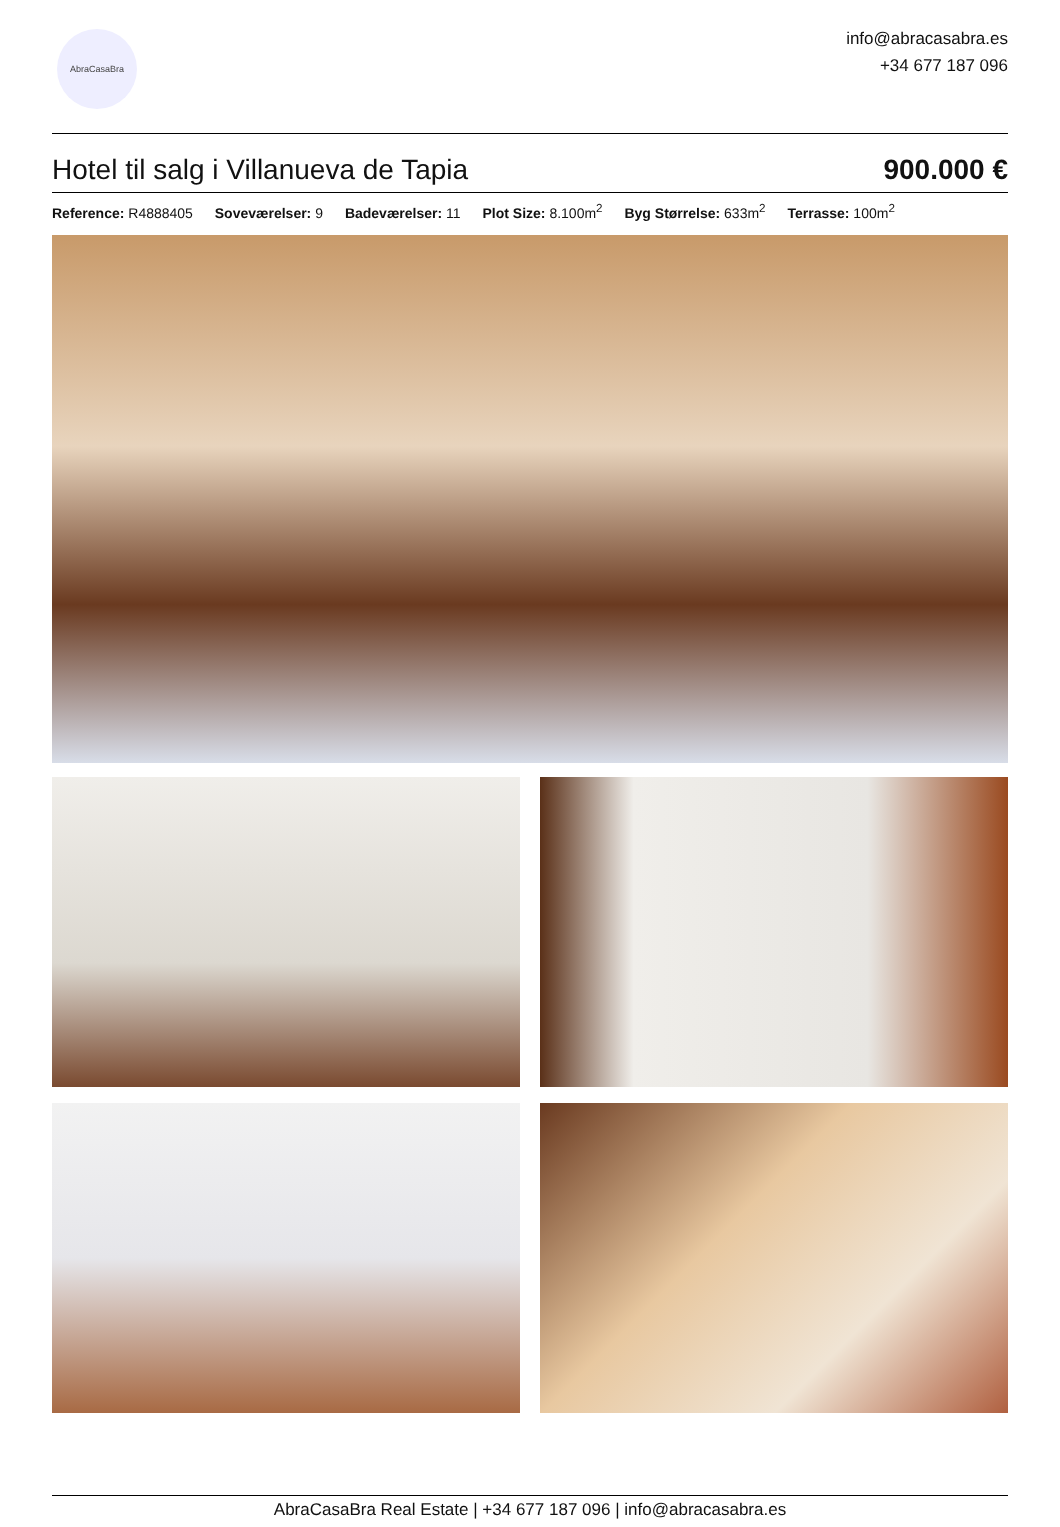AbraCasaBra
info@abracasabra.es
+34 677 187 096
Hotel til salg i Villanueva de Tapia
900.000 €
Reference: R4888405 Soveværelser: 9 Badeværelser: 11 Plot Size: 8.100m<sup>2</sup> Byg Størrelse: 633m<sup>2</sup> Terrasse: 100m<sup>2</sup>
AbraCasaBra Real Estate | +34 677 187 096 | info@abracasabra.es